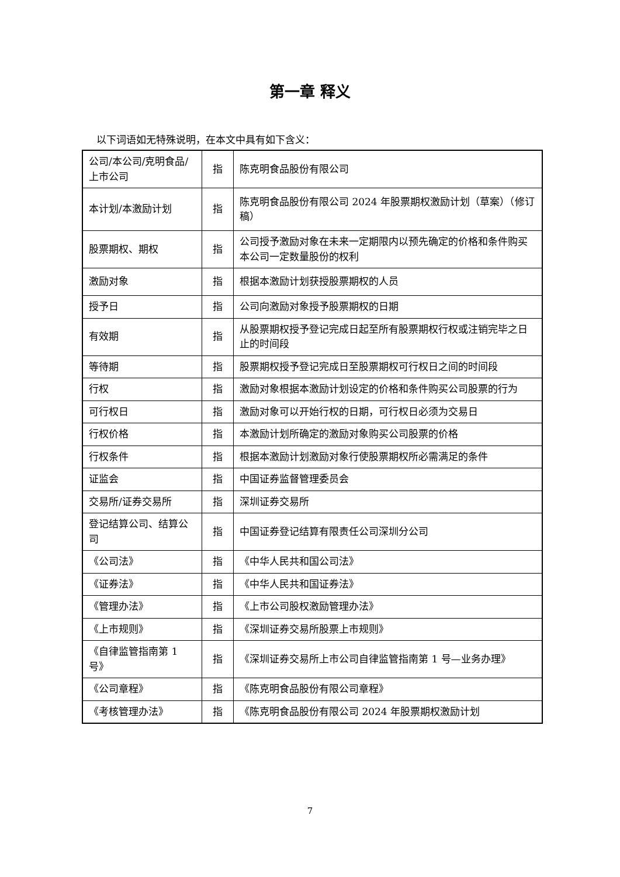第一章 释义
以下词语如无特殊说明，在本文中具有如下含义：
| 公司/本公司/克明食品/上市公司 | 指 | 陈克明食品股份有限公司 |
| 本计划/本激励计划 | 指 | 陈克明食品股份有限公司 2024 年股票期权激励计划（草案）（修订稿） |
| 股票期权、期权 | 指 | 公司授予激励对象在未来一定期限内以预先确定的价格和条件购买本公司一定数量股份的权利 |
| 激励对象 | 指 | 根据本激励计划获授股票期权的人员 |
| 授予日 | 指 | 公司向激励对象授予股票期权的日期 |
| 有效期 | 指 | 从股票期权授予登记完成日起至所有股票期权行权或注销完毕之日止的时间段 |
| 等待期 | 指 | 股票期权授予登记完成日至股票期权可行权日之间的时间段 |
| 行权 | 指 | 激励对象根据本激励计划设定的价格和条件购买公司股票的行为 |
| 可行权日 | 指 | 激励对象可以开始行权的日期，可行权日必须为交易日 |
| 行权价格 | 指 | 本激励计划所确定的激励对象购买公司股票的价格 |
| 行权条件 | 指 | 根据本激励计划激励对象行使股票期权所必需满足的条件 |
| 证监会 | 指 | 中国证券监督管理委员会 |
| 交易所/证券交易所 | 指 | 深圳证券交易所 |
| 登记结算公司、结算公司 | 指 | 中国证券登记结算有限责任公司深圳分公司 |
| 《公司法》 | 指 | 《中华人民共和国公司法》 |
| 《证券法》 | 指 | 《中华人民共和国证券法》 |
| 《管理办法》 | 指 | 《上市公司股权激励管理办法》 |
| 《上市规则》 | 指 | 《深圳证券交易所股票上市规则》 |
| 《自律监管指南第 1 号》 | 指 | 《深圳证券交易所上市公司自律监管指南第 1 号—业务办理》 |
| 《公司章程》 | 指 | 《陈克明食品股份有限公司章程》 |
| 《考核管理办法》 | 指 | 《陈克明食品股份有限公司 2024 年股票期权激励计划 |
7